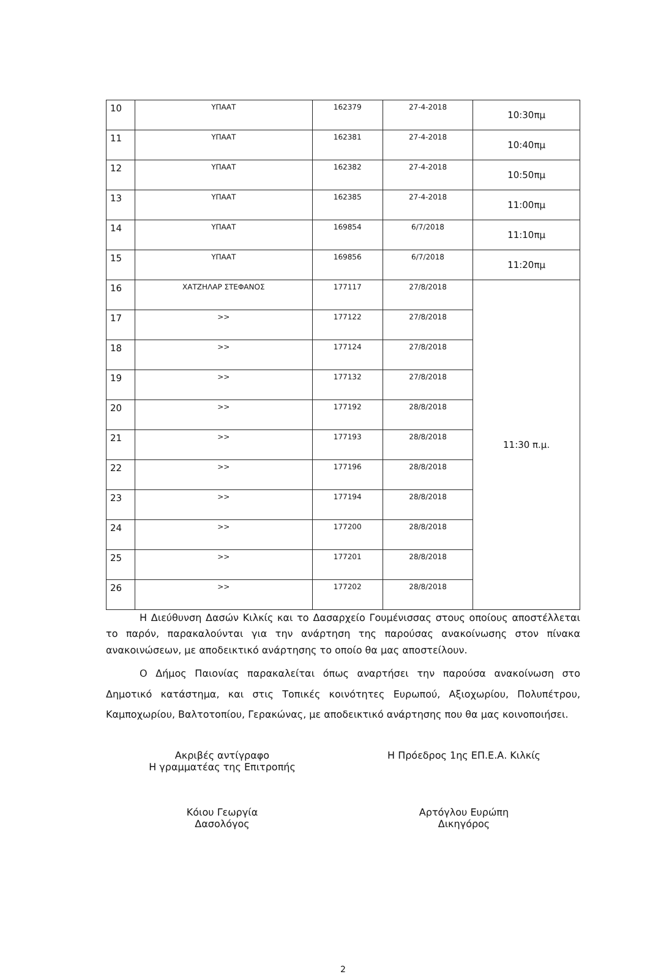| 10 | ΥΠΑΑΤ | 162379 | 27-4-2018 | 10:30πμ |
| 11 | ΥΠΑΑΤ | 162381 | 27-4-2018 | 10:40πμ |
| 12 | ΥΠΑΑΤ | 162382 | 27-4-2018 | 10:50πμ |
| 13 | ΥΠΑΑΤ | 162385 | 27-4-2018 | 11:00πμ |
| 14 | ΥΠΑΑΤ | 169854 | 6/7/2018 | 11:10πμ |
| 15 | ΥΠΑΑΤ | 169856 | 6/7/2018 | 11:20πμ |
| 16 | ΧΑΤΖΗΛΑΡ ΣΤΕΦΑΝΟΣ | 177117 | 27/8/2018 | 11:30 π.μ. |
| 17 | >> | 177122 | 27/8/2018 | |
| 18 | >> | 177124 | 27/8/2018 | |
| 19 | >> | 177132 | 27/8/2018 | |
| 20 | >> | 177192 | 28/8/2018 | |
| 21 | >> | 177193 | 28/8/2018 | |
| 22 | >> | 177196 | 28/8/2018 | |
| 23 | >> | 177194 | 28/8/2018 | |
| 24 | >> | 177200 | 28/8/2018 | |
| 25 | >> | 177201 | 28/8/2018 | |
| 26 | >> | 177202 | 28/8/2018 | |
Η Διεύθυνση Δασών Κιλκίς και το Δασαρχείο Γουμένισσας στους οποίους αποστέλλεται το παρόν, παρακαλούνται για την ανάρτηση της παρούσας ανακοίνωσης στον πίνακα ανακοινώσεων, με αποδεικτικό ανάρτησης το οποίο θα μας αποστείλουν.
Ο Δήμος Παιονίας παρακαλείται όπως αναρτήσει την παρούσα ανακοίνωση στο Δημοτικό κατάστημα, και στις Τοπικές κοινότητες Ευρωπού, Αξιοχωρίου, Πολυπέτρου, Καμποχωρίου, Βαλτοτοπίου, Γερακώνας, με αποδεικτικό ανάρτησης που θα μας κοινοποιήσει.
Ακριβές αντίγραφο
Η γραμματέας της Επιτροπής
Η Πρόεδρος 1ης ΕΠ.Ε.Α. Κιλκίς
Κόιου Γεωργία
Δασολόγος
Αρτόγλου Ευρώπη
Δικηγόρος
2